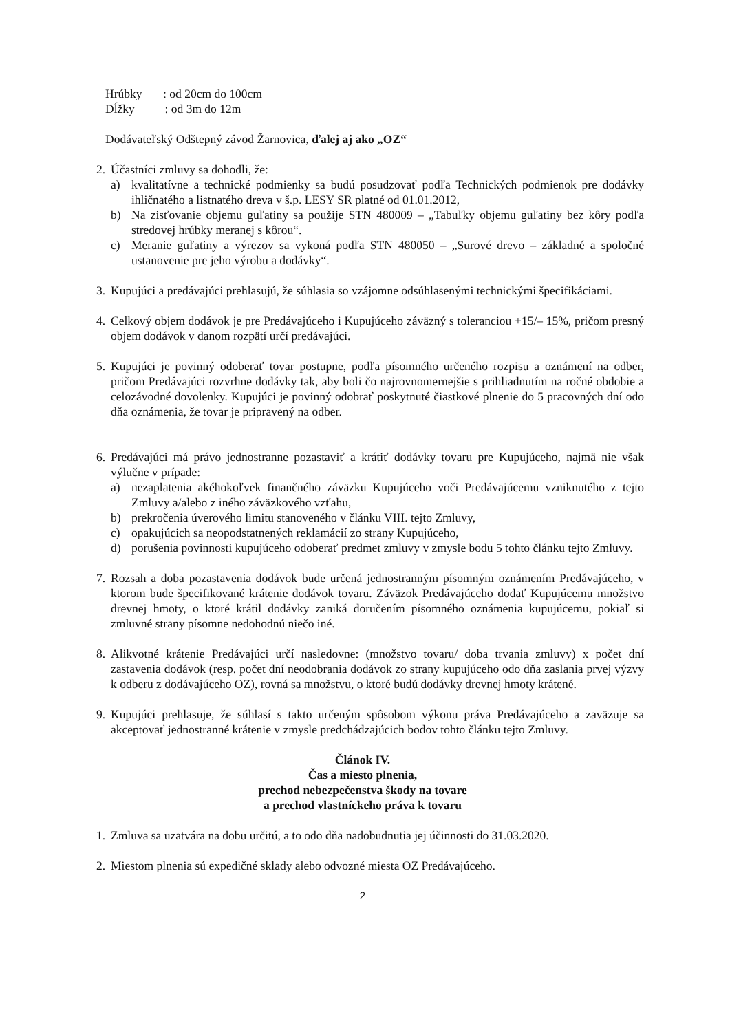Hrúbky : od 20cm do 100cm
Dĺžky : od 3m do 12m
Dodávateľský Odštepný závod Žarnovica, ďalej aj ako „OZ“
2. Účastníci zmluvy sa dohodli, že:
a) kvalitatívne a technické podmienky sa budú posudzovať podľa Technických podmienok pre dodávky ihličnatého a listnatého dreva v š.p. LESY SR platné od 01.01.2012,
b) Na zisťovanie objemu guľatiny sa použije STN 480009 – „Tabuľky objemu guľatiny bez kôry podľa stredovej hrúbky meranej s kôrou“.
c) Meranie guľatiny a výrezov sa vykoná podľa STN 480050 – „Surové drevo – základné a spoločné ustanovenie pre jeho výrobu a dodávky“.
3. Kupujúci a predávajúci prehlasujú, že súhlasia so vzájomne odsúhlasenými technickými špecifikáciami.
4. Celkový objem dodávok je pre Predávajúceho i Kupujúceho záväzný s toleranciou +15/– 15%, pričom presný objem dodávok v danom rozpätí určí predávajúci.
5. Kupujúci je povinný odoberať tovar postupne, podľa písomného určeného rozpisu a oznámení na odber, pričom Predávajúci rozvrhne dodávky tak, aby boli čo najrovnomernejšie s prihliadnutím na ročné obdobie a celozávodné dovolenky. Kupujúci je povinný odobrať poskytnuté čiastkové plnenie do 5 pracovných dní odo dňa oznámenia, že tovar je pripravený na odber.
6. Predávajúci má právo jednostranne pozastaviť a krátiť dodávky tovaru pre Kupujúceho, najmä nie však výlučne v prípade:
a) nezaplatenia akéhokoľvek finančného záväzku Kupujúceho voči Predávajúcemu vzniknutého z tejto Zmluvy a/alebo z iného záväzkového vzťahu,
b) prekročenia úverového limitu stanoveného v článku VIII. tejto Zmluvy,
c) opakujúcich sa neopodstatnených reklamácií zo strany Kupujúceho,
d) porušenia povinnosti kupujúceho odoberať predmet zmluvy v zmysle bodu 5 tohto článku tejto Zmluvy.
7. Rozsah a doba pozastavenia dodávok bude určená jednostranným písomným oznámením Predávajúceho, v ktorom bude špecifikované krátenie dodávok tovaru. Záväzok Predávajúceho dodať Kupujúcemu množstvo drevnej hmoty, o ktoré krátil dodávky zaniká doručením písomného oznámenia kupujúcemu, pokiaľ si zmluvné strany písomne nedohodnú niečo iné.
8. Alikvotné krátenie Predávajúci určí nasledovne: (množstvo tovaru/ doba trvania zmluvy) x počet dní zastavenia dodávok (resp. počet dní neodobrania dodávok zo strany kupujúceho odo dňa zaslania prvej výzvy k odberu z dodávajúceho OZ), rovná sa množstvu, o ktoré budú dodávky drevnej hmoty krátené.
9. Kupujúci prehlasuje, že súhlasí s takto určeným spôsobom výkonu práva Predávajúceho a zaväzuje sa akceptovať jednostranné krátenie v zmysle predchádzajúcich bodov tohto článku tejto Zmluvy.
Článok IV.
Čas a miesto plnenia,
prechod nebezpečenstva škody na tovare
a prechod vlastníckeho práva k tovaru
1. Zmluva sa uzatvára na dobu určitú, a to odo dňa nadobudnutia jej účinnosti do 31.03.2020.
2. Miestom plnenia sú expedičné sklady alebo odvozné miesta OZ Predávajúceho.
2